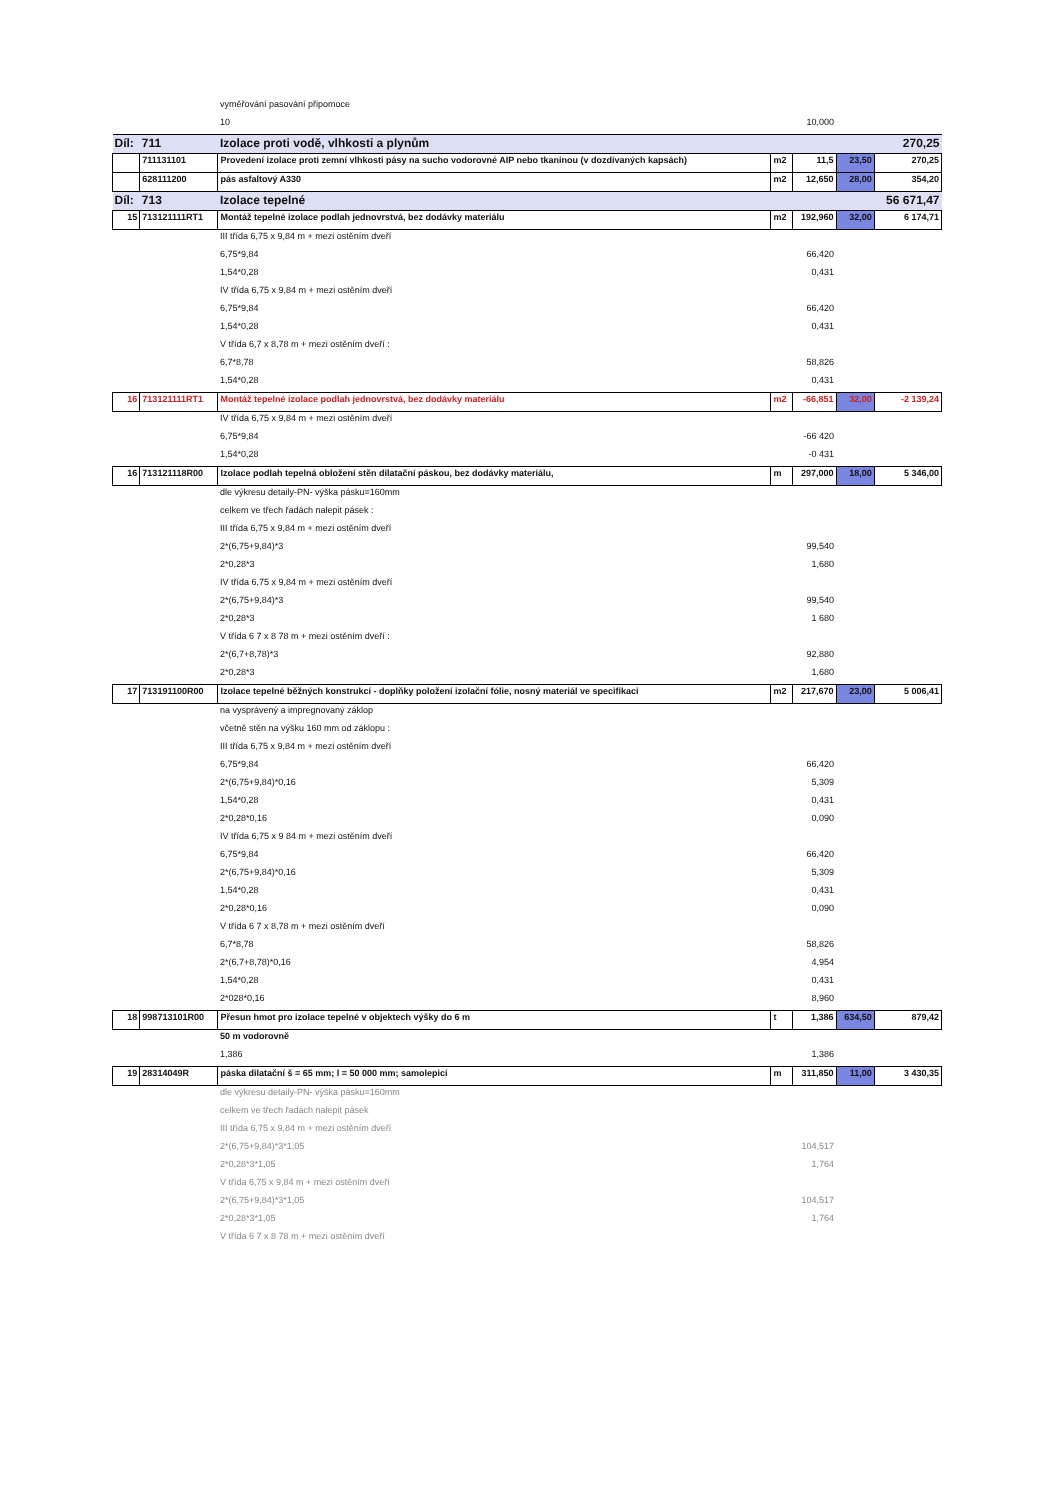| | | vyměřování pasování připomoce | | | | |
| | | 10 | | 10,000 | | |
| Díl: | 711 | Izolace proti vodě, vlhkosti a plynům | | | | 270,25 |
| | 711131101 | Provedení izolace proti zemní vlhkosti pásy na sucho vodorovné AIP nebo tkaninou (v dozdívaných kapsách) | m2 | 11,5 | 23,50 | 270,25 |
| | 628111200 | pás asfaltový A330 | m2 | 12,650 | 28,00 | 354,20 |
| Díl: | 713 | Izolace tepelné | | | | 56 671,47 |
| 15 | 713121111RT1 | Montáž tepelné izolace podlah jednovrstvá, bez dodávky materiálu | m2 | 192,960 | 32,00 | 6 174,71 |
| | | III třída 6,75 x 9,84 m + mezi ostěním dveří | | | | |
| | | 6,75*9,84 | | 66,420 | | |
| | | 1,54*0,28 | | 0,431 | | |
| | | IV třída 6,75 x 9,84 m + mezi ostěním dveří | | | | |
| | | 6,75*9,84 | | 66,420 | | |
| | | 1,54*0,28 | | 0,431 | | |
| | | V třída 6,7 x 8,78 m + mezi ostěním dveří : | | | | |
| | | 6,7*8,78 | | 58,826 | | |
| | | 1,54*0,28 | | 0,431 | | |
| 16 | 713121111RT1 | Montáž tepelné izolace podlah jednovrstvá, bez dodávky materiálu | m2 | -66,851 | 32,00 | -2 139,24 |
| | | IV třída 6,75 x 9,84 m + mezi ostěním dveří | | | | |
| | | 6,75*9,84 | | -66 420 | | |
| | | 1,54*0,28 | | -0 431 | | |
| 16 | 713121118R00 | Izolace podlah tepelná obložení stěn dilatační páskou, bez dodávky materiálu, | m | 297,000 | 18,00 | 5 346,00 |
| | | dle výkresu detaily-PN- výška pásku=160mm | | | | |
| | | celkem ve třech řadách nalepit pásek : | | | | |
| | | III třída 6,75 x 9,84 m + mezi ostěním dveří | | | | |
| | | 2*(6,75+9,84)*3 | | 99,540 | | |
| | | 2*0,28*3 | | 1,680 | | |
| | | IV třída 6,75 x 9,84 m + mezi ostěním dveří | | | | |
| | | 2*(6,75+9,84)*3 | | 99,540 | | |
| | | 2*0,28*3 | | 1 680 | | |
| | | V třída 6 7 x 8 78 m + mezi ostěním dveří : | | | | |
| | | 2*(6,7+8,78)*3 | | 92,880 | | |
| | | 2*0,28*3 | | 1,680 | | |
| 17 | 713191100R00 | Izolace tepelné běžných konstrukcí - doplňky položení izolační fólie, nosný materiál ve specifikaci | m2 | 217,670 | 23,00 | 5 006,41 |
| | | na vysprávený a impregnovaný záklop | | | | |
| | | včetně stěn na výšku 160 mm od záklopu : | | | | |
| | | III třída 6,75 x 9,84 m + mezi ostěním dveří | | | | |
| | | 6,75*9,84 | | 66,420 | | |
| | | 2*(6,75+9,84)*0,16 | | 5,309 | | |
| | | 1,54*0,28 | | 0,431 | | |
| | | 2*0,28*0,16 | | 0,090 | | |
| | | IV třída 6,75 x 9 84 m + mezi ostěním dveří | | | | |
| | | 6,75*9,84 | | 66,420 | | |
| | | 2*(6,75+9,84)*0,16 | | 5,309 | | |
| | | 1,54*0,28 | | 0,431 | | |
| | | 2*0,28*0,16 | | 0,090 | | |
| | | V třída 6 7 x 8,78 m + mezi ostěním dveří | | | | |
| | | 6,7*8,78 | | 58,826 | | |
| | | 2*(6,7+8,78)*0,16 | | 4,954 | | |
| | | 1,54*0,28 | | 0,431 | | |
| | | 2*028*0,16 | | 8,960 | | |
| 18 | 998713101R00 | Přesun hmot pro izolace tepelné v objektech výšky do 6 m | t | 1,386 | 634,50 | 879,42 |
| | | 50 m vodorovně | | | | |
| | | 1,386 | | 1,386 | | |
| 19 | 28314049R | páska dilatační š = 65 mm; l = 50 000 mm; samolepicí | m | 311,850 | 11,00 | 3 430,35 |
| | | dle výkresu detaily-PN- výška pásku=160mm | | | | |
| | | celkem ve třech řadách nalepit pásek | | | | |
| | | III třída 6,75 x 9,84 m + mezi ostěním dveří | | | | |
| | | 2*(6,75+9,84)*3*1,05 | | 104,517 | | |
| | | 2*0,28*3*1,05 | | 1,764 | | |
| | | V třída 6,75 x 9,84 m + mezi ostěním dveří | | | | |
| | | 2*(6,75+9,84)*3*1,05 | | 104,517 | | |
| | | 2*0,28*3*1,05 | | 1,764 | | |
| | | V třída 6 7 x 8 78 m + mezi ostěním dveří | | | | |